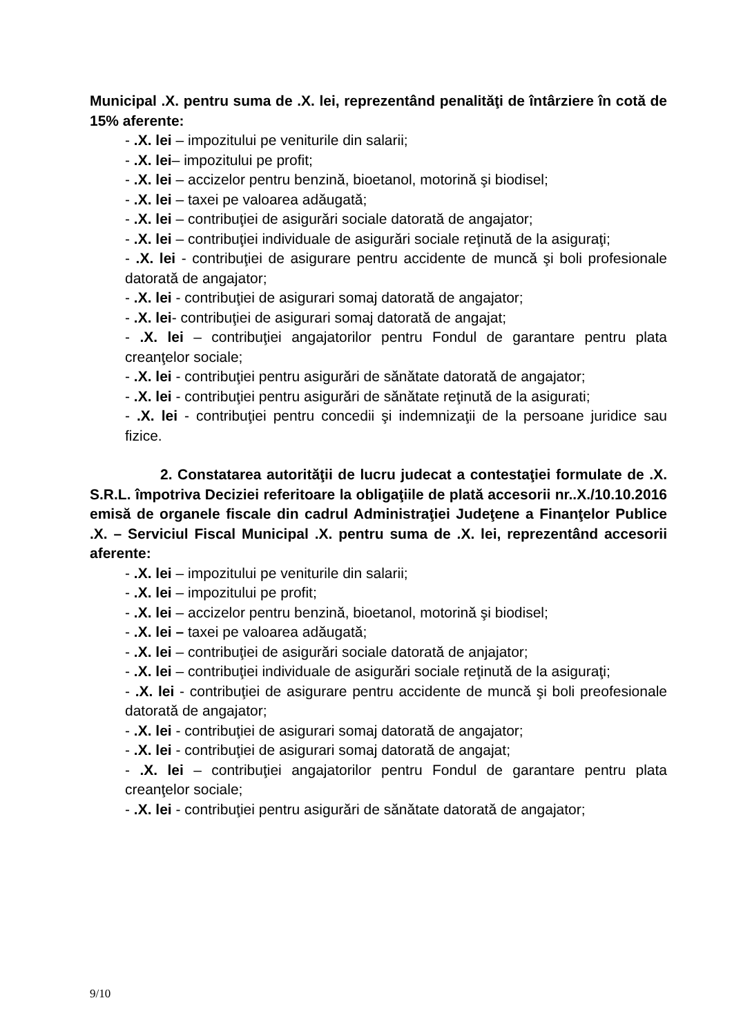Municipal .X. pentru suma de .X. lei, reprezentând penalităţi de întârziere în cotă de 15% aferente:
- .X. lei – impozitului pe veniturile din salarii;
- .X. lei– impozitului pe profit;
- .X. lei – accizelor pentru benzină, bioetanol, motorină şi biodisel;
- .X. lei – taxei pe valoarea adăugată;
- .X. lei – contribuţiei de asigurări sociale datorată de angajator;
- .X. lei – contribuţiei individuale de asigurări sociale reţinută de la asiguraţi;
- .X. lei - contribuţiei de asigurare pentru accidente de muncă şi boli profesionale datorată de angajator;
- .X. lei - contribuţiei de asigurari somaj datorată de angajator;
- .X. lei- contribuţiei de asigurari somaj datorată de angajat;
- .X. lei – contribuţiei angajatorilor pentru Fondul de garantare pentru plata creanţelor sociale;
- .X. lei - contribuţiei pentru asigurări de sănătate datorată de angajator;
- .X. lei - contribuţiei pentru asigurări de sănătate reţinută de la asigurati;
- .X. lei - contribuţiei pentru concedii şi indemnizaţii de la persoane juridice sau fizice.
2. Constatarea autorităţii de lucru judecat a contestaţiei formulate de .X. S.R.L. împotriva Deciziei referitoare la obligaţiile de plată accesorii nr..X./10.10.2016 emisă de organele fiscale din cadrul Administraţiei Judeţene a Finanţelor Publice .X. – Serviciul Fiscal Municipal .X. pentru suma de .X. lei, reprezentând accesorii aferente:
- .X. lei – impozitului pe veniturile din salarii;
- .X. lei – impozitului pe profit;
- .X. lei – accizelor pentru benzină, bioetanol, motorină şi biodisel;
- .X. lei – taxei pe valoarea adăugată;
- .X. lei – contribuţiei de asigurări sociale datorată de anjajator;
- .X. lei – contribuţiei individuale de asigurări sociale reţinută de la asiguraţi;
- .X. lei - contribuţiei de asigurare pentru accidente de muncă şi boli preofesionale datorată de angajator;
- .X. lei - contribuţiei de asigurari somaj datorată de angajator;
- .X. lei - contribuţiei de asigurari somaj datorată de angajat;
- .X. lei – contribuţiei angajatorilor pentru Fondul de garantare pentru plata creanţelor sociale;
- .X. lei - contribuţiei pentru asigurări de sănătate datorată de angajator;
9/10